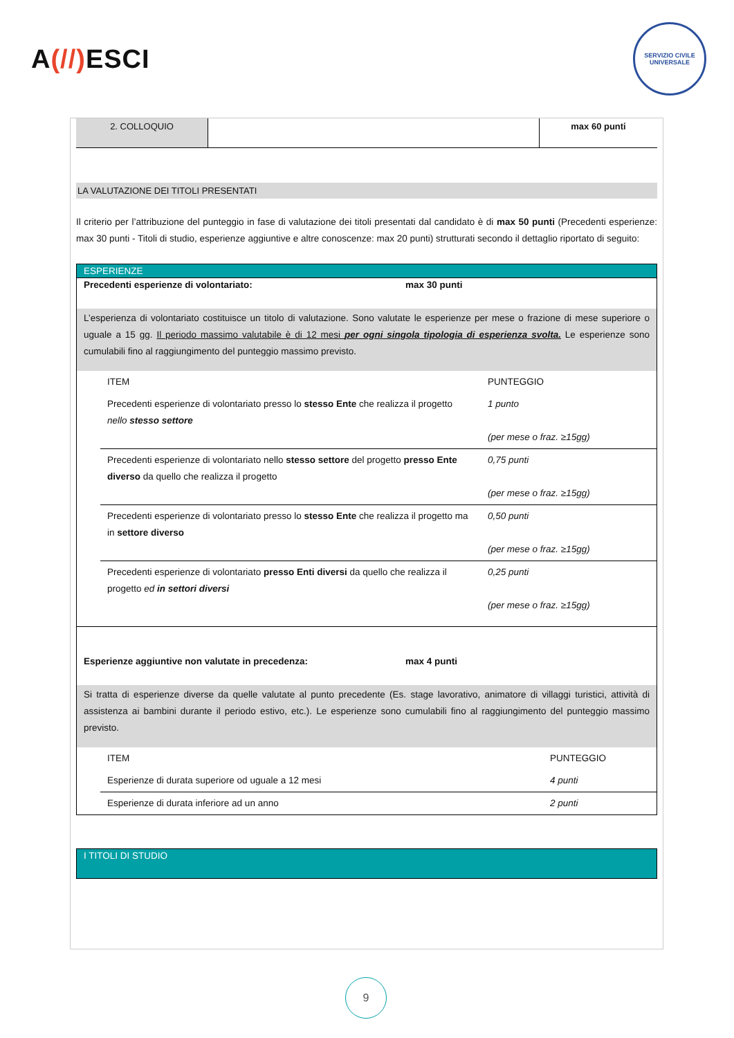A(//) ESCI
SERVIZIO CIVILE UNIVERSALE
| 2. COLLOQUIO | | max 60 punti |
LA VALUTAZIONE DEI TITOLI PRESENTATI
Il criterio per l’attribuzione del punteggio in fase di valutazione dei titoli presentati dal candidato è di max 50 punti (Precedenti esperienze: max 30 punti - Titoli di studio, esperienze aggiuntive e altre conoscenze: max 20 punti) strutturati secondo il dettaglio riportato di seguito:
ESPERIENZE
Precedenti esperienze di volontariato: max 30 punti
L’esperienza di volontariato costituisce un titolo di valutazione. Sono valutate le esperienze per mese o frazione di mese superiore o uguale a 15 gg. Il periodo massimo valutabile è di 12 mesi per ogni singola tipologia di esperienza svolta. Le esperienze sono cumulabili fino al raggiungimento del punteggio massimo previsto.
| ITEM | PUNTEGGIO |
| Precedenti esperienze di volontariato presso lo stesso Ente che realizza il progetto nello stesso settore | 1 punto (per mese o fraz. ≥15gg) |
| Precedenti esperienze di volontariato nello stesso settore del progetto presso Ente diverso da quello che realizza il progetto | 0,75 punti (per mese o fraz. ≥15gg) |
| Precedenti esperienze di volontariato presso lo stesso Ente che realizza il progetto ma in settore diverso | 0,50 punti (per mese o fraz. ≥15gg) |
| Precedenti esperienze di volontariato presso Enti diversi da quello che realizza il progetto ed in settori diversi | 0,25 punti (per mese o fraz. ≥15gg) |
Esperienze aggiuntive non valutate in precedenza: max 4 punti
Si tratta di esperienze diverse da quelle valutate al punto precedente (Es. stage lavorativo, animatore di villaggi turistici, attività di assistenza ai bambini durante il periodo estivo, etc.). Le esperienze sono cumulabili fino al raggiungimento del punteggio massimo previsto.
| ITEM | PUNTEGGIO |
| Esperienze di durata superiore od uguale a 12 mesi | 4 punti |
| Esperienze di durata inferiore ad un anno | 2 punti |
I TITOLI DI STUDIO
9